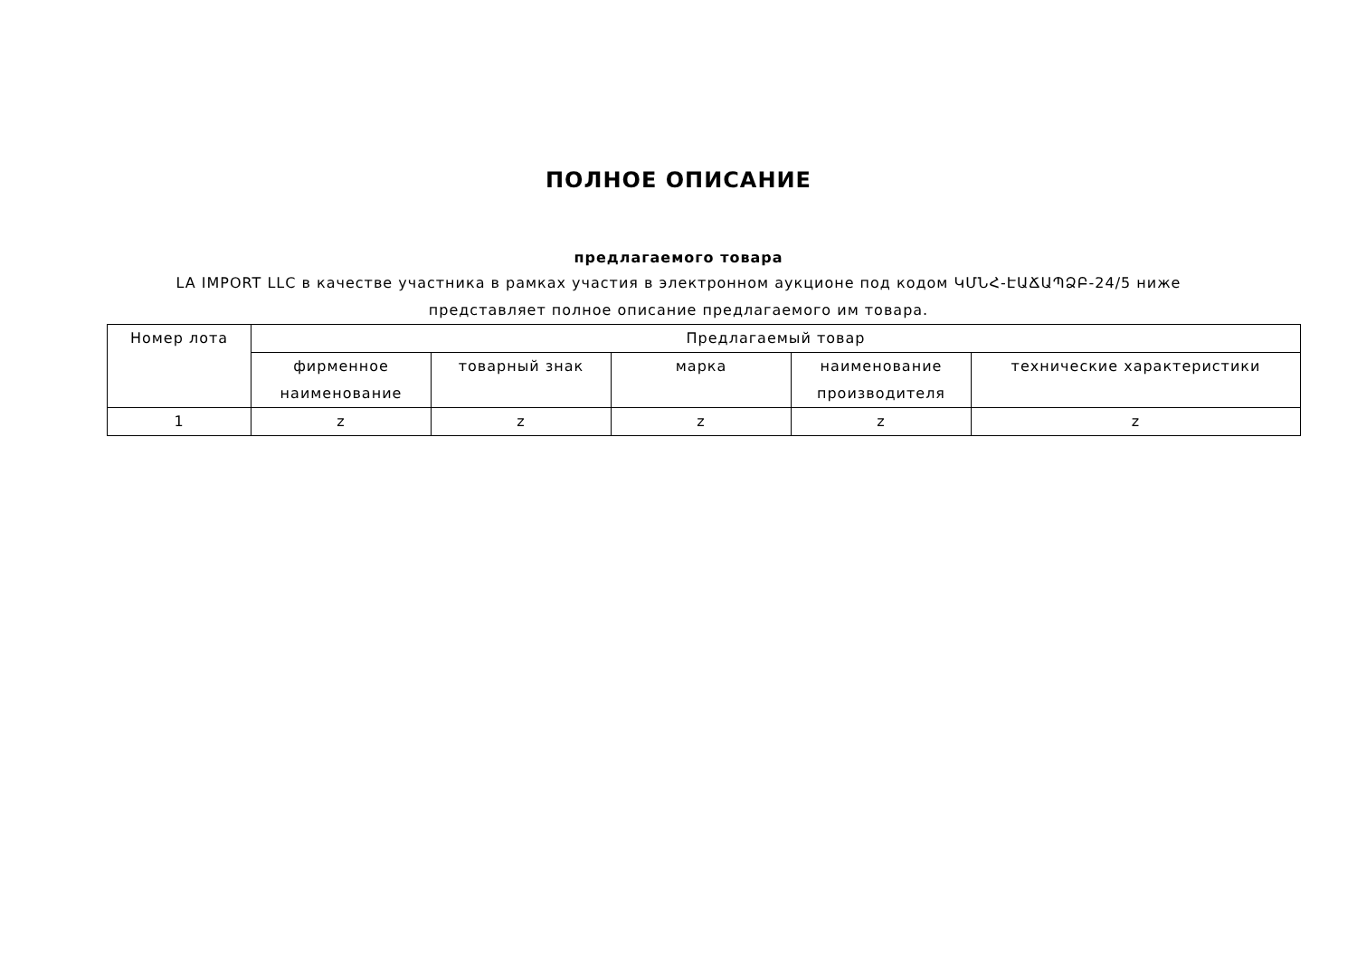ПОЛНОЕ ОПИСАНИЕ
предлагаемого товара
LA IMPORT LLC в качестве участника в рамках участия в электронном аукционе под кодом ԿՄՆՀ-ԷԱՃԱՊՁԲ-24/5 ниже представляет полное описание предлагаемого им товара.
| Номер лота | Предлагаемый товар | | | | |
| --- | --- | --- | --- | --- | --- |
| | фирменное наименование | товарный знак | марка | наименование производителя | технические характеристики |
| 1 | z | z | z | z | z |